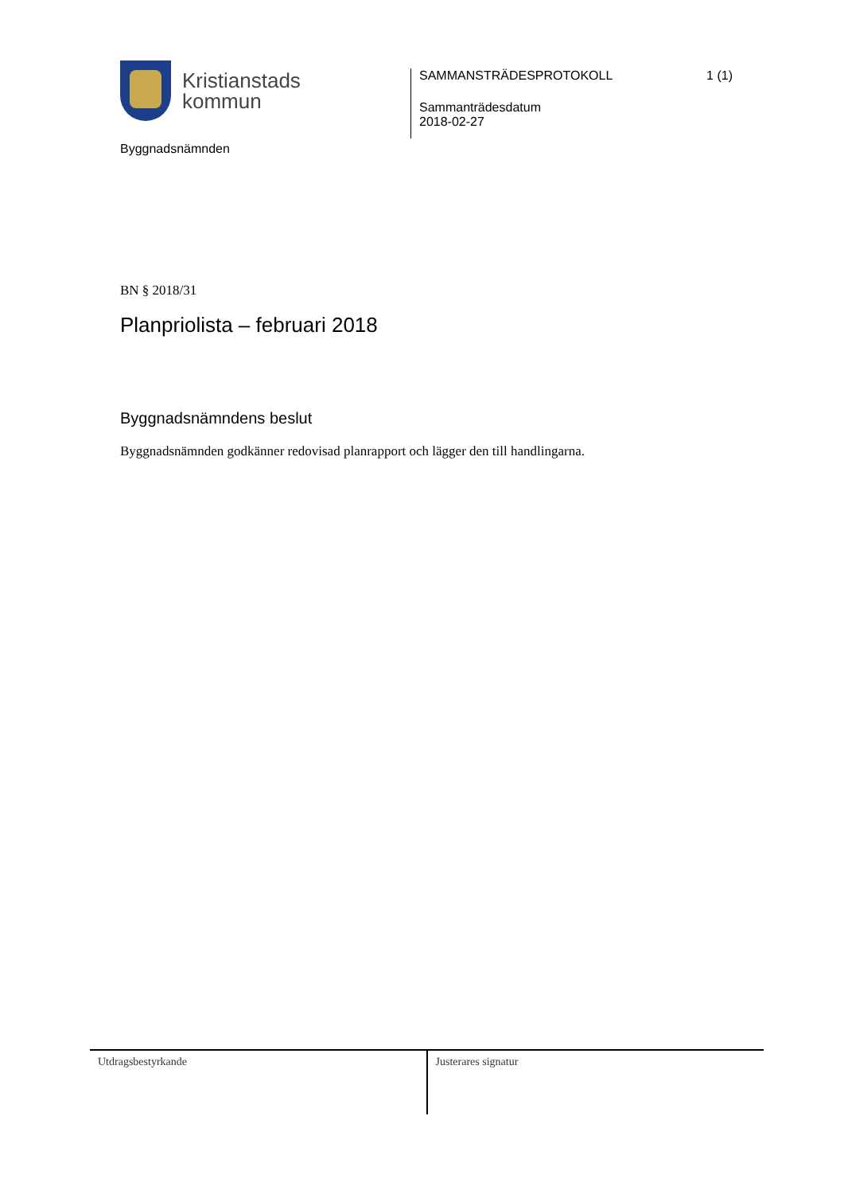Kristianstads
kommun
Byggnadsnämnden
SAMMANSTRÄDESPROTOKOLL 1 (1)
Sammanträdesdatum
2018-02-27
BN § 2018/31
Planpriolista – februari 2018
Byggnadsnämndens beslut
Byggnadsnämnden godkänner redovisad planrapport och lägger den till handlingarna.
Utdragsbestyrkande Justerares signatur